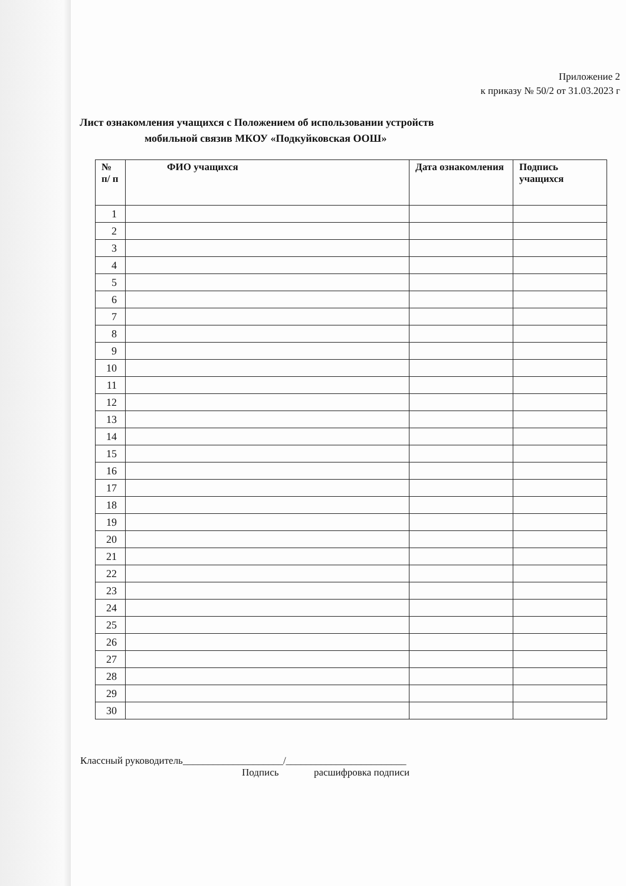Приложение 2
к приказу № 50/2 от 31.03.2023 г
Лист ознакомления учащихся с Положением об использовании устройств
мобильной связив МКОУ «Подкуйковская ООШ»
| № п/ п | ФИО учащихся | Дата ознакомления | Подпись учащихся |
| --- | --- | --- | --- |
| 1 | | | |
| 2 | | | |
| 3 | | | |
| 4 | | | |
| 5 | | | |
| 6 | | | |
| 7 | | | |
| 8 | | | |
| 9 | | | |
| 10 | | | |
| 11 | | | |
| 12 | | | |
| 13 | | | |
| 14 | | | |
| 15 | | | |
| 16 | | | |
| 17 | | | |
| 18 | | | |
| 19 | | | |
| 20 | | | |
| 21 | | | |
| 22 | | | |
| 23 | | | |
| 24 | | | |
| 25 | | | |
| 26 | | | |
| 27 | | | |
| 28 | | | |
| 29 | | | |
| 30 | | | |
Классный руководитель____________________/________________________
Подпись расшифровка подписи